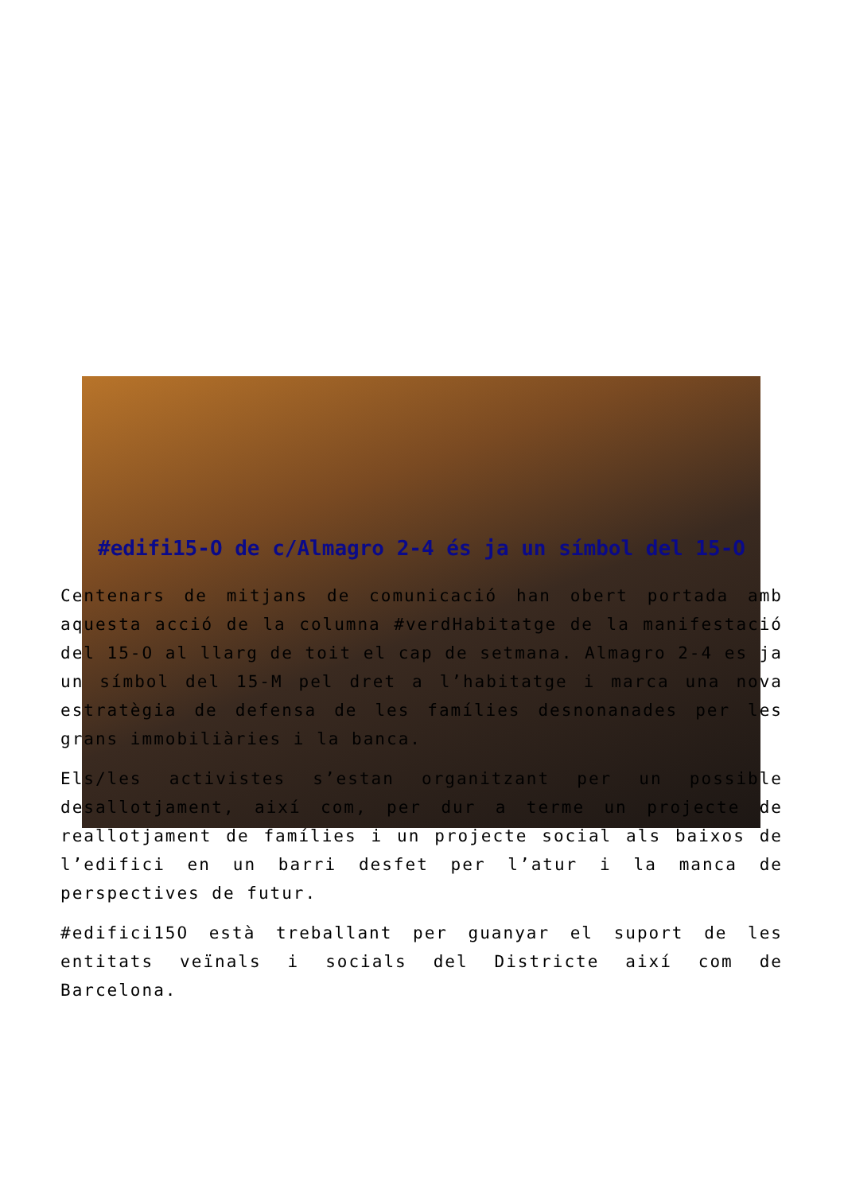#edifi15-O de c/Almagro 2-4 és ja un símbol del 15-O
Centenars de mitjans de comunicació han obert portada amb aquesta acció de la columna #verdHabitatge de la manifestació del 15-O al llarg de toit el cap de setmana. Almagro 2-4 es ja un símbol del 15-M pel dret a l’habitatge i marca una nova estratègia de defensa de les famílies desnonanades per les grans immobiliàries i la banca.
Els/les activistes s’estan organitzant per un possible desallotjament, així com, per dur a terme un projecte de reallotjament de famílies i un projecte social als baixos de l’edifici en un barri desfet per l’atur i la manca de perspectives de futur.
#edifici15O està treballant per guanyar el suport de les entitats veïnals i socials del Districte així com de Barcelona.